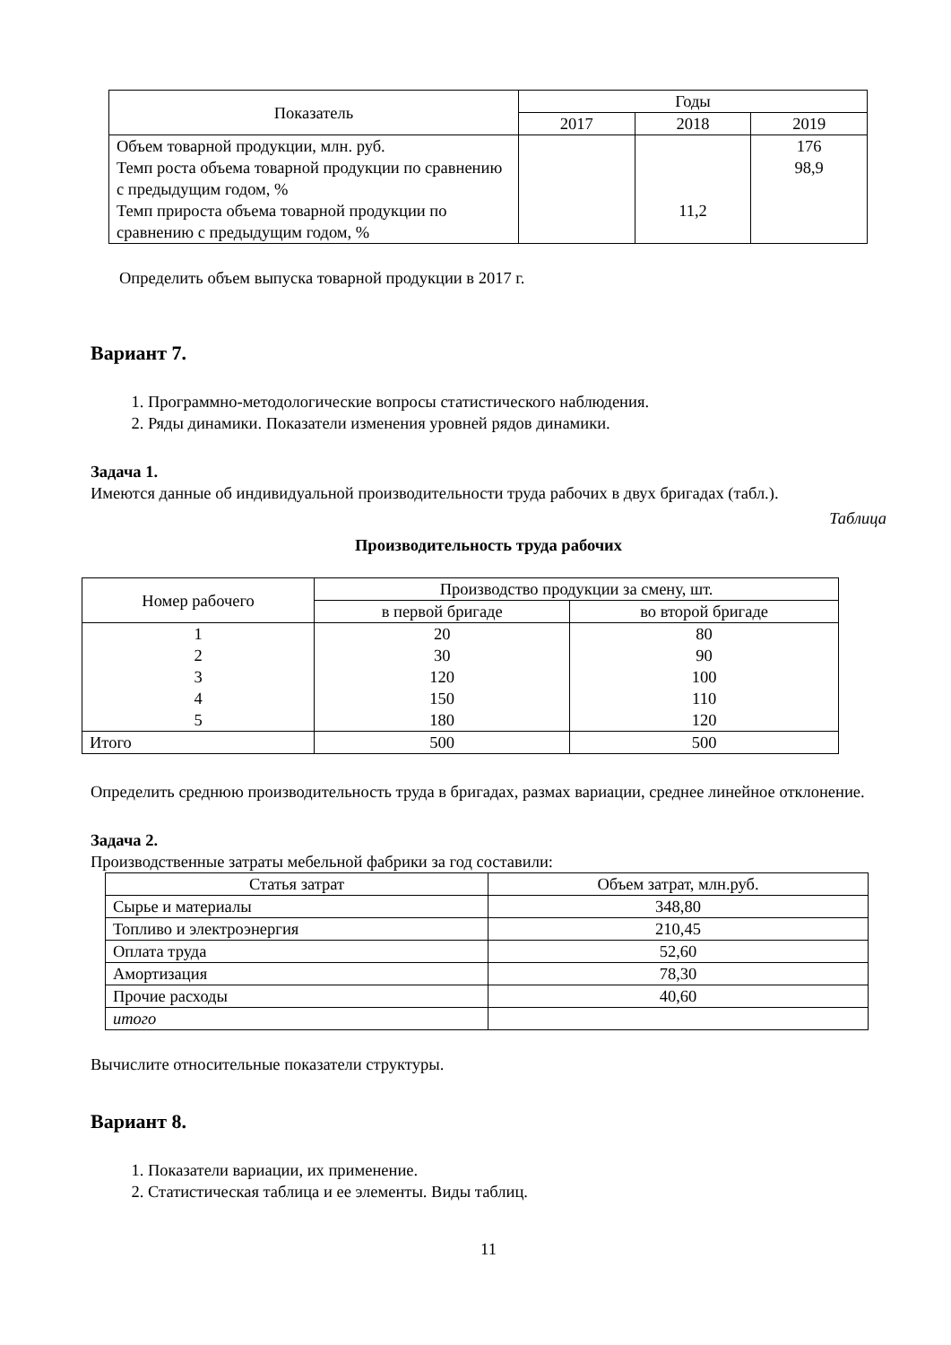| Показатель | Годы | | |
| --- | --- | --- | --- |
| | 2017 | 2018 | 2019 |
| Объем товарной продукции, млн. руб. Темп роста объема товарной продукции по сравнению с предыдущим годом, % Темп прироста объема товарной продукции по сравнению с предыдущим годом, % | | 11,2 | 176 98,9 |
Определить объем выпуска товарной продукции в 2017 г.
Вариант 7.
1. Программно-методологические вопросы статистического наблюдения.
2. Ряды динамики. Показатели изменения уровней рядов динамики.
Задача 1.
Имеются данные об индивидуальной производительности труда рабочих в двух бригадах (табл.).
Таблица
Производительность труда рабочих
| Номер рабочего | Производство продукции за смену, шт. | |
| --- | --- | --- |
| | в первой бригаде | во второй бригаде |
| 1 2 3 4 5 | 20 30 120 150 180 | 80 90 100 110 120 |
| Итого | 500 | 500 |
Определить среднюю производительность труда в бригадах, размах вариации, среднее линейное отклонение.
Задача 2.
Производственные затраты мебельной фабрики за год составили:
| Статья затрат | Объем затрат, млн.руб. |
| --- | --- |
| Сырье и материалы | 348,80 |
| Топливо и электроэнергия | 210,45 |
| Оплата труда | 52,60 |
| Амортизация | 78,30 |
| Прочие расходы | 40,60 |
| итого | |
Вычислите относительные показатели структуры.
Вариант 8.
1. Показатели вариации, их применение.
2. Статистическая таблица и ее элементы. Виды таблиц.
11